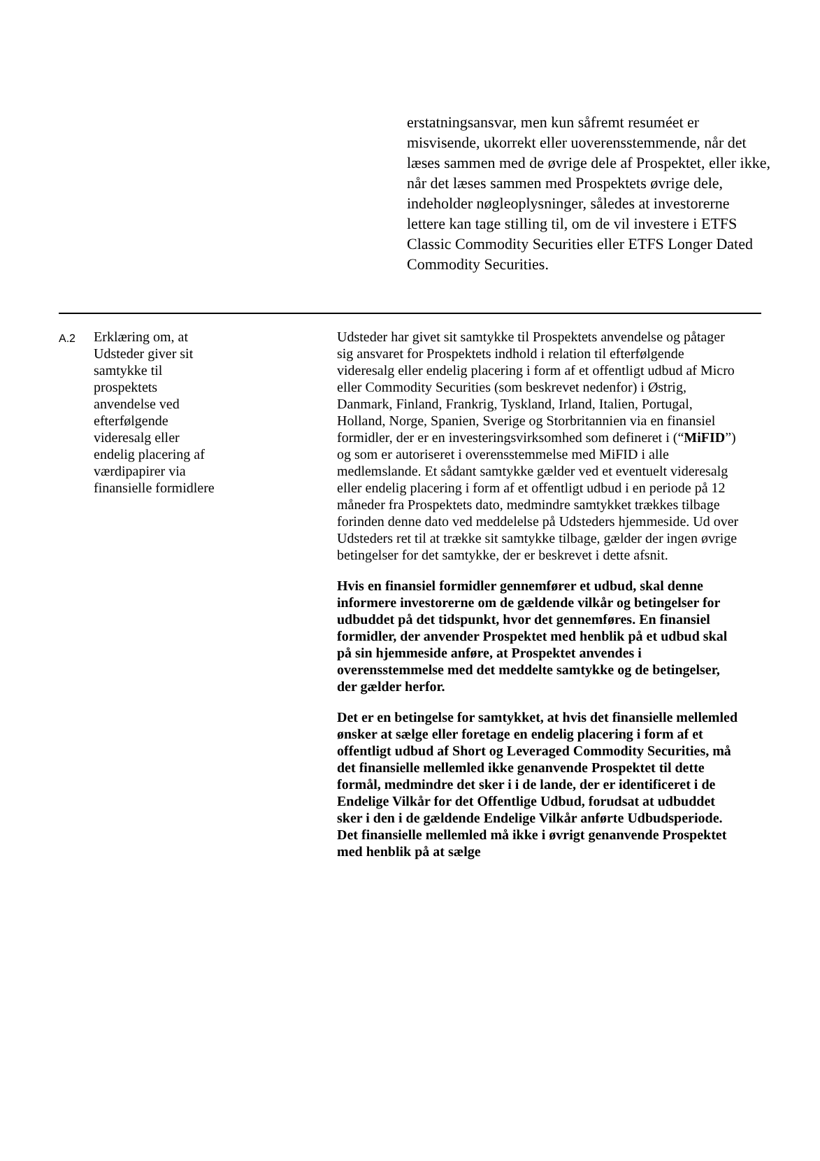erstatningsansvar, men kun såfremt resuméet er misvisende, ukorrekt eller uoverensstemmende, når det læses sammen med de øvrige dele af Prospektet, eller ikke, når det læses sammen med Prospektets øvrige dele, indeholder nøgleoplysninger, således at investorerne lettere kan tage stilling til, om de vil investere i ETFS Classic Commodity Securities eller ETFS Longer Dated Commodity Securities.
| A.2 | Erklæring om, at Udsteder giver sit samtykke til prospektets anvendelse ved efterfølgende videresalg eller endelig placering af værdipapirer via finansielle formidlere | Udsteder har givet sit samtykke til Prospektets anvendelse og påtager sig ansvaret for Prospektets indhold i relation til efterfølgende videresalg eller endelig placering i form af et offentligt udbud af Micro eller Commodity Securities (som beskrevet nedenfor) i Østrig, Danmark, Finland, Frankrig, Tyskland, Irland, Italien, Portugal, Holland, Norge, Spanien, Sverige og Storbritannien via en finansiel formidler, der er en investeringsvirksomhed som defineret i (“ MiFID ”) og som er autoriseret i overensstemmelse med MiFID i alle medlemslande. Et sådant samtykke gælder ved et eventuelt videresalg eller endelig placering i form af et offentligt udbud i en periode på 12 måneder fra Prospektets dato, medmindre samtykket trækkes tilbage forinden denne dato ved meddelelse på Udsteders hjemmeside. Ud over Udsteders ret til at trække sit samtykke tilbage, gælder der ingen øvrige betingelser for det samtykke, der er beskrevet i dette afsnit. Hvis en finansiel formidler gennemfører et udbud, skal denne informere investorerne om de gældende vilkår og betingelser for udbuddet på det tidspunkt, hvor det gennemføres. En finansiel formidler, der anvender Prospektet med henblik på et udbud skal på sin hjemmeside anføre, at Prospektet anvendes i overensstemmelse med det meddelte samtykke og de betingelser, der gælder herfor. Det er en betingelse for samtykket, at hvis det finansielle mellemled ønsker at sælge eller foretage en endelig placering i form af et offentligt udbud af Short og Leveraged Commodity Securities, må det finansielle mellemled ikke genanvende Prospektet til dette formål, medmindre det sker i i de lande, der er identificeret i de Endelige Vilkår for det Offentlige Udbud, forudsat at udbuddet sker i den i de gældende Endelige Vilkår anførte Udbudsperiode. Det finansielle mellemled må ikke i øvrigt genanvende Prospektet med henblik på at sælge |